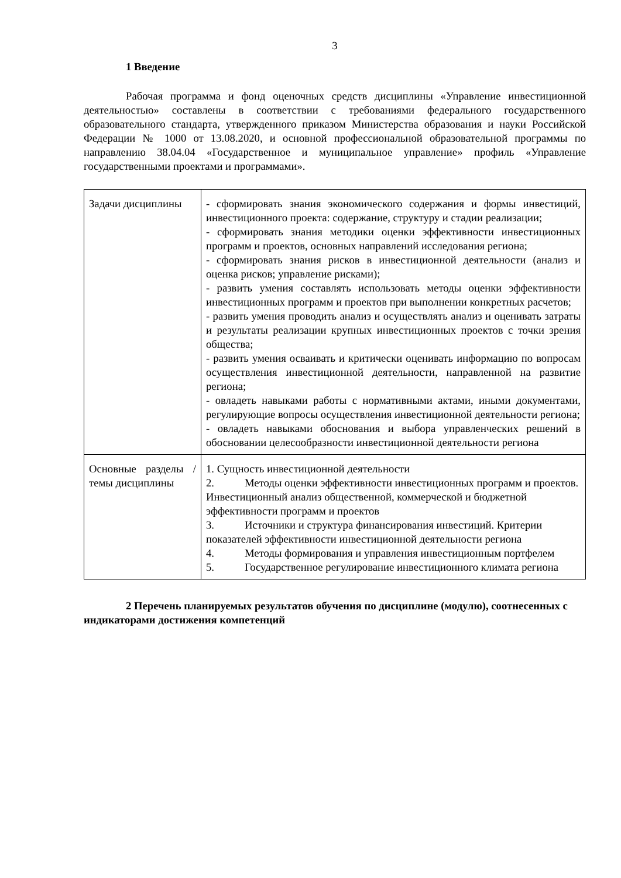3
1 Введение
Рабочая программа и фонд оценочных средств дисциплины «Управление инвестиционной деятельностью» составлены в соответствии с требованиями федерального государственного образовательного стандарта, утвержденного приказом Министерства образования и науки Российской Федерации № 1000 от 13.08.2020, и основной профессиональной образовательной программы по направлению 38.04.04 «Государственное и муниципальное управление» профиль «Управление государственными проектами и программами».
| Задачи дисциплины | - сформировать знания экономического содержания и формы инвестиций, инвестиционного проекта: содержание, структуру и стадии реализации; - сформировать знания методики оценки эффективности инвестиционных программ и проектов, основных направлений исследования региона; - сформировать знания рисков в инвестиционной деятельности (анализ и оценка рисков; управление рисками); - развить умения составлять использовать методы оценки эффективности инвестиционных программ и проектов при выполнении конкретных расчетов; - развить умения проводить анализ и осуществлять анализ и оценивать затраты и результаты реализации крупных инвестиционных проектов с точки зрения общества; - развить умения осваивать и критически оценивать информацию по вопросам осуществления инвестиционной деятельности, направленной на развитие региона; - овладеть навыками работы с нормативными актами, иными документами, регулирующие вопросы осуществления инвестиционной деятельности региона; - овладеть навыками обоснования и выбора управленческих решений в обосновании целесообразности инвестиционной деятельности региона |
| Основные разделы / темы дисциплины | 1. Сущность инвестиционной деятельности 2. Методы оценки эффективности инвестиционных программ и проектов. Инвестиционный анализ общественной, коммерческой и бюджетной эффективности программ и проектов 3. Источники и структура финансирования инвестиций. Критерии показателей эффективности инвестиционной деятельности региона 4. Методы формирования и управления инвестиционным портфелем 5. Государственное регулирование инвестиционного климата региона |
2 Перечень планируемых результатов обучения по дисциплине (модулю), соотнесенных с индикаторами достижения компетенций